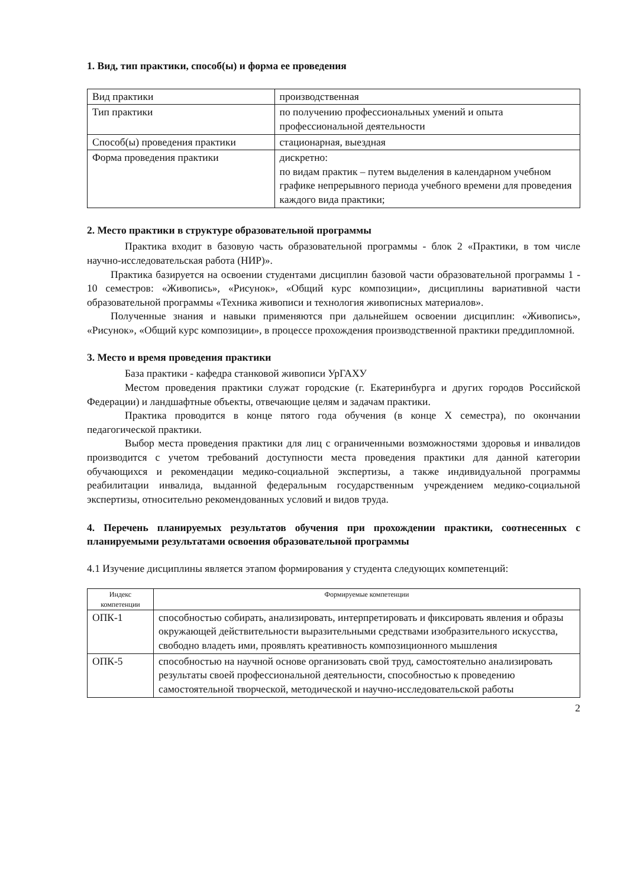1. Вид, тип практики, способ(ы) и форма ее проведения
| Вид практики | производственная |
| Тип практики | по получению профессиональных умений и опыта профессиональной деятельности |
| Способ(ы) проведения практики | стационарная, выездная |
| Форма проведения практики | дискретно: по видам практик – путем выделения в календарном учебном графике непрерывного периода учебного времени для проведения каждого вида практики; |
2. Место практики в структуре образовательной программы
Практика входит в базовую часть образовательной программы - блок 2 «Практики, в том числе научно-исследовательская работа (НИР)».
Практика базируется на освоении студентами дисциплин базовой части образовательной программы 1 - 10 семестров: «Живопись», «Рисунок», «Общий курс композиции», дисциплины вариативной части образовательной программы «Техника живописи и технология живописных материалов».
Полученные знания и навыки применяются при дальнейшем освоении дисциплин: «Живопись», «Рисунок», «Общий курс композиции», в процессе прохождения производственной практики преддипломной.
3. Место и время проведения практики
База практики - кафедра станковой живописи УрГАХУ
Местом проведения практики служат городские (г. Екатеринбурга и других городов Российской Федерации) и ландшафтные объекты, отвечающие целям и задачам практики.
Практика проводится в конце пятого года обучения (в конце X семестра), по окончании педагогической практики.
Выбор места проведения практики для лиц с ограниченными возможностями здоровья и инвалидов производится с учетом требований доступности места проведения практики для данной категории обучающихся и рекомендации медико-социальной экспертизы, а также индивидуальной программы реабилитации инвалида, выданной федеральным государственным учреждением медико-социальной экспертизы, относительно рекомендованных условий и видов труда.
4. Перечень планируемых результатов обучения при прохождении практики, соотнесенных с планируемыми результатами освоения образовательной программы
4.1 Изучение дисциплины является этапом формирования у студента следующих компетенций:
| Индекс компетенции | Формируемые компетенции |
| --- | --- |
| ОПК-1 | способностью собирать, анализировать, интерпретировать и фиксировать явления и образы окружающей действительности выразительными средствами изобразительного искусства, свободно владеть ими, проявлять креативность композиционного мышления |
| ОПК-5 | способностью на научной основе организовать свой труд, самостоятельно анализировать результаты своей профессиональной деятельности, способностью к проведению самостоятельной творческой, методической и научно-исследовательской работы |
2